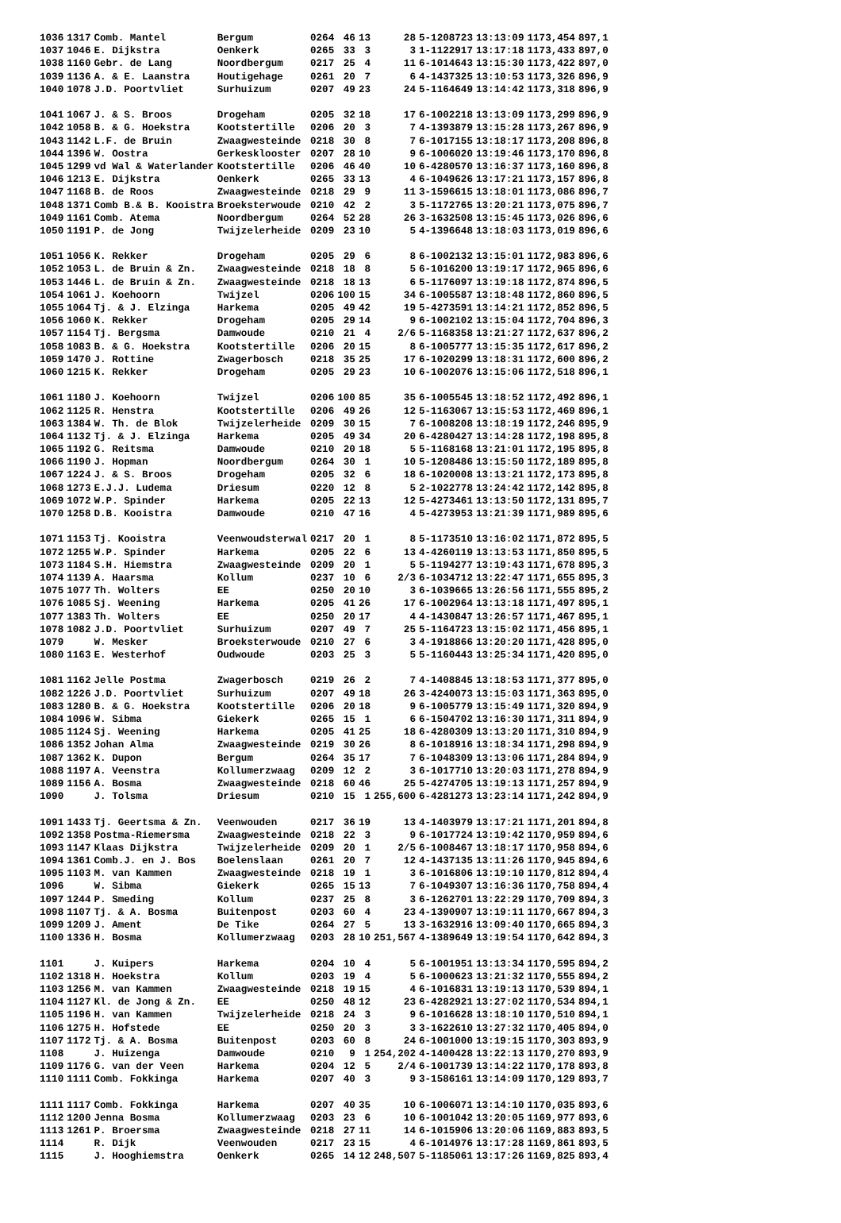| 1036 | 1317 | Comb. Mantel | Bergum | 0264 | 46 | 13 | 28 | 5-1208723 | 13:13:09 | 1173,454 | 897,1 |
| 1037 | 1046 | E. Dijkstra | Oenkerk | 0265 | 33 | 3 | 3 | 1-1122917 | 13:17:18 | 1173,433 | 897,0 |
| 1038 | 1160 | Gebr. de Lang | Noordbergum | 0217 | 25 | 4 | 11 | 6-1014643 | 13:15:30 | 1173,422 | 897,0 |
| 1039 | 1136 | A. & E. Laanstra | Houtigehage | 0261 | 20 | 7 | 6 | 4-1437325 | 13:10:53 | 1173,326 | 896,9 |
| 1040 | 1078 | J.D. Poortvliet | Surhuizum | 0207 | 49 | 23 | 24 | 5-1164649 | 13:14:42 | 1173,318 | 896,9 |
| 1041 | 1067 | J. & S. Broos | Drogeham | 0205 | 32 | 18 | 17 | 6-1002218 | 13:13:09 | 1173,299 | 896,9 |
| 1042 | 1058 | B. & G. Hoekstra | Kootstertille | 0206 | 20 | 3 | 7 | 4-1393879 | 13:15:28 | 1173,267 | 896,9 |
| 1043 | 1142 | L.F. de Bruin | Zwaagwesteinde | 0218 | 30 | 8 | 7 | 6-1017155 | 13:18:17 | 1173,208 | 896,8 |
| 1044 | 1396 | W. Oostra | Gerkesklooster | 0207 | 28 | 10 | 9 | 6-1006020 | 13:19:46 | 1173,170 | 896,8 |
| 1045 | 1299 | vd Wal & Waterlander | Kootstertille | 0206 | 46 | 40 | 10 | 6-4280570 | 13:16:37 | 1173,160 | 896,8 |
| 1046 | 1213 | E. Dijkstra | Oenkerk | 0265 | 33 | 13 | 4 | 6-1049626 | 13:17:21 | 1173,157 | 896,8 |
| 1047 | 1168 | B. de Roos | Zwaagwesteinde | 0218 | 29 | 9 | 11 | 3-1596615 | 13:18:01 | 1173,086 | 896,7 |
| 1048 | 1371 | Comb B.& B. Kooistra | Broeksterwoude | 0210 | 42 | 2 | 3 | 5-1172765 | 13:20:21 | 1173,075 | 896,7 |
| 1049 | 1161 | Comb. Atema | Noordbergum | 0264 | 52 | 28 | 26 | 3-1632508 | 13:15:45 | 1173,026 | 896,6 |
| 1050 | 1191 | P. de Jong | Twijzelerheide | 0209 | 23 | 10 | 5 | 4-1396648 | 13:18:03 | 1173,019 | 896,6 |
| 1051 | 1056 | K. Rekker | Drogeham | 0205 | 29 | 6 | 8 | 6-1002132 | 13:15:01 | 1172,983 | 896,6 |
| 1052 | 1053 | L. de Bruin & Zn. | Zwaagwesteinde | 0218 | 18 | 8 | 5 | 6-1016200 | 13:19:17 | 1172,965 | 896,6 |
| 1053 | 1446 | L. de Bruin & Zn. | Zwaagwesteinde | 0218 | 18 | 13 | 6 | 5-1176097 | 13:19:18 | 1172,874 | 896,5 |
| 1054 | 1061 | J. Koehoorn | Twijzel | 0206 | 100 | 15 | 34 | 6-1005587 | 13:18:48 | 1172,860 | 896,5 |
| 1055 | 1064 | Tj. & J. Elzinga | Harkema | 0205 | 49 | 42 | 19 | 5-4273591 | 13:14:21 | 1172,852 | 896,5 |
| 1056 | 1060 | K. Rekker | Drogeham | 0205 | 29 | 14 | 9 | 6-1002102 | 13:15:04 | 1172,704 | 896,3 |
| 1057 | 1154 | Tj. Bergsma | Damwoude | 0210 | 21 | 4 | 2/6 | 5-1168358 | 13:21:27 | 1172,637 | 896,2 |
| 1058 | 1083 | B. & G. Hoekstra | Kootstertille | 0206 | 20 | 15 | 8 | 6-1005777 | 13:15:35 | 1172,617 | 896,2 |
| 1059 | 1470 | J. Rottine | Zwagerbosch | 0218 | 35 | 25 | 17 | 6-1020299 | 13:18:31 | 1172,600 | 896,2 |
| 1060 | 1215 | K. Rekker | Drogeham | 0205 | 29 | 23 | 10 | 6-1002076 | 13:15:06 | 1172,518 | 896,1 |
| 1061 | 1180 | J. Koehoorn | Twijzel | 0206 | 100 | 85 | 35 | 6-1005545 | 13:18:52 | 1172,492 | 896,1 |
| 1062 | 1125 | R. Henstra | Kootstertille | 0206 | 49 | 26 | 12 | 5-1163067 | 13:15:53 | 1172,469 | 896,1 |
| 1063 | 1384 | W. Th. de Blok | Twijzelerheide | 0209 | 30 | 15 | 7 | 6-1008208 | 13:18:19 | 1172,246 | 895,9 |
| 1064 | 1132 | Tj. & J. Elzinga | Harkema | 0205 | 49 | 34 | 20 | 6-4280427 | 13:14:28 | 1172,198 | 895,8 |
| 1065 | 1192 | G. Reitsma | Damwoude | 0210 | 20 | 18 | 5 | 5-1168168 | 13:21:01 | 1172,195 | 895,8 |
| 1066 | 1190 | J. Hopman | Noordbergum | 0264 | 30 | 1 | 10 | 5-1208486 | 13:15:50 | 1172,189 | 895,8 |
| 1067 | 1224 | J. & S. Broos | Drogeham | 0205 | 32 | 6 | 18 | 6-1020008 | 13:13:21 | 1172,173 | 895,8 |
| 1068 | 1273 | E.J.J. Ludema | Driesum | 0220 | 12 | 8 | 5 | 2-1022778 | 13:24:42 | 1172,142 | 895,8 |
| 1069 | 1072 | W.P. Spinder | Harkema | 0205 | 22 | 13 | 12 | 5-4273461 | 13:13:50 | 1172,131 | 895,7 |
| 1070 | 1258 | D.B. Kooistra | Damwoude | 0210 | 47 | 16 | 4 | 5-4273953 | 13:21:39 | 1171,989 | 895,6 |
| 1071 | 1153 | Tj. Kooistra | Veenwoudsterwal | 0217 | 20 | 1 | 8 | 5-1173510 | 13:16:02 | 1171,872 | 895,5 |
| 1072 | 1255 | W.P. Spinder | Harkema | 0205 | 22 | 6 | 13 | 4-4260119 | 13:13:53 | 1171,850 | 895,5 |
| 1073 | 1184 | S.H. Hiemstra | Zwaagwesteinde | 0209 | 20 | 1 | 5 | 5-1194277 | 13:19:43 | 1171,678 | 895,3 |
| 1074 | 1139 | A. Haarsma | Kollum | 0237 | 10 | 6 | 2/3 | 6-1034712 | 13:22:47 | 1171,655 | 895,3 |
| 1075 | 1077 | Th. Wolters | EE | 0250 | 20 | 10 | 3 | 6-1039665 | 13:26:56 | 1171,555 | 895,2 |
| 1076 | 1085 | Sj. Weening | Harkema | 0205 | 41 | 26 | 17 | 6-1002964 | 13:13:18 | 1171,497 | 895,1 |
| 1077 | 1383 | Th. Wolters | EE | 0250 | 20 | 17 | 4 | 4-1430847 | 13:26:57 | 1171,467 | 895,1 |
| 1078 | 1082 | J.D. Poortvliet | Surhuizum | 0207 | 49 | 7 | 25 | 5-1164723 | 13:15:02 | 1171,456 | 895,1 |
| 1079 | | W. Mesker | Broeksterwoude | 0210 | 27 | 6 | 3 | 4-1918866 | 13:20:20 | 1171,428 | 895,0 |
| 1080 | 1163 | E. Westerhof | Oudwoude | 0203 | 25 | 3 | 5 | 5-1160443 | 13:25:34 | 1171,420 | 895,0 |
| 1081 | 1162 | Jelle Postma | Zwagerbosch | 0219 | 26 | 2 | 7 | 4-1408845 | 13:18:53 | 1171,377 | 895,0 |
| 1082 | 1226 | J.D. Poortvliet | Surhuizum | 0207 | 49 | 18 | 26 | 3-4240073 | 13:15:03 | 1171,363 | 895,0 |
| 1083 | 1280 | B. & G. Hoekstra | Kootstertille | 0206 | 20 | 18 | 9 | 6-1005779 | 13:15:49 | 1171,320 | 894,9 |
| 1084 | 1096 | W. Sibma | Giekerk | 0265 | 15 | 1 | 6 | 6-1504702 | 13:16:30 | 1171,311 | 894,9 |
| 1085 | 1124 | Sj. Weening | Harkema | 0205 | 41 | 25 | 18 | 6-4280309 | 13:13:20 | 1171,310 | 894,9 |
| 1086 | 1352 | Johan Alma | Zwaagwesteinde | 0219 | 30 | 26 | 8 | 6-1018916 | 13:18:34 | 1171,298 | 894,9 |
| 1087 | 1362 | K. Dupon | Bergum | 0264 | 35 | 17 | 7 | 6-1048309 | 13:13:06 | 1171,284 | 894,9 |
| 1088 | 1197 | A. Veenstra | Kollumerzwaag | 0209 | 12 | 2 | 3 | 6-1017710 | 13:20:03 | 1171,278 | 894,9 |
| 1089 | 1156 | A. Bosma | Zwaagwesteinde | 0218 | 60 | 46 | 25 | 5-4274705 | 13:19:13 | 1171,257 | 894,9 |
| 1090 | | J. Tolsma | Driesum | 0210 | 15 | 1 | 255,600 | 6-4281273 | 13:23:14 | 1171,242 | 894,9 |
| 1091 | 1433 | Tj. Geertsma & Zn. | Veenwouden | 0217 | 36 | 19 | 13 | 4-1403979 | 13:17:21 | 1171,201 | 894,8 |
| 1092 | 1358 | Postma-Riemersma | Zwaagwesteinde | 0218 | 22 | 3 | 9 | 6-1017724 | 13:19:42 | 1170,959 | 894,6 |
| 1093 | 1147 | Klaas Dijkstra | Twijzelerheide | 0209 | 20 | 1 | 2/5 | 6-1008467 | 13:18:17 | 1170,958 | 894,6 |
| 1094 | 1361 | Comb.J. en J. Bos | Boelenslaan | 0261 | 20 | 7 | 12 | 4-1437135 | 13:11:26 | 1170,945 | 894,6 |
| 1095 | 1103 | M. van Kammen | Zwaagwesteinde | 0218 | 19 | 1 | 3 | 6-1016806 | 13:19:10 | 1170,812 | 894,4 |
| 1096 | | W. Sibma | Giekerk | 0265 | 15 | 13 | 7 | 6-1049307 | 13:16:36 | 1170,758 | 894,4 |
| 1097 | 1244 | P. Smeding | Kollum | 0237 | 25 | 8 | 3 | 6-1262701 | 13:22:29 | 1170,709 | 894,3 |
| 1098 | 1107 | Tj. & A. Bosma | Buitenpost | 0203 | 60 | 4 | 23 | 4-1390907 | 13:19:11 | 1170,667 | 894,3 |
| 1099 | 1209 | J. Ament | De Tike | 0264 | 27 | 5 | 13 | 3-1632916 | 13:09:40 | 1170,665 | 894,3 |
| 1100 | 1336 | H. Bosma | Kollumerzwaag | 0203 | 28 | 10 | 251,567 | 4-1389649 | 13:19:54 | 1170,642 | 894,3 |
| 1101 | | J. Kuipers | Harkema | 0204 | 10 | 4 | 5 | 6-1001951 | 13:13:34 | 1170,595 | 894,2 |
| 1102 | 1318 | H. Hoekstra | Kollum | 0203 | 19 | 4 | 5 | 6-1000623 | 13:21:32 | 1170,555 | 894,2 |
| 1103 | 1256 | M. van Kammen | Zwaagwesteinde | 0218 | 19 | 15 | 4 | 6-1016831 | 13:19:13 | 1170,539 | 894,1 |
| 1104 | 1127 | Kl. de Jong & Zn. | EE | 0250 | 48 | 12 | 23 | 6-4282921 | 13:27:02 | 1170,534 | 894,1 |
| 1105 | 1196 | H. van Kammen | Twijzelerheide | 0218 | 24 | 3 | 9 | 6-1016628 | 13:18:10 | 1170,510 | 894,1 |
| 1106 | 1275 | H. Hofstede | EE | 0250 | 20 | 3 | 3 | 3-1622610 | 13:27:32 | 1170,405 | 894,0 |
| 1107 | 1172 | Tj. & A. Bosma | Buitenpost | 0203 | 60 | 8 | 24 | 6-1001000 | 13:19:15 | 1170,303 | 893,9 |
| 1108 | | J. Huizenga | Damwoude | 0210 | 9 | 1 | 254,202 | 4-1400428 | 13:22:13 | 1170,270 | 893,9 |
| 1109 | 1176 | G. van der Veen | Harkema | 0204 | 12 | 5 | 2/4 | 6-1001739 | 13:14:22 | 1170,178 | 893,8 |
| 1110 | 1111 | Comb. Fokkinga | Harkema | 0207 | 40 | 3 | 9 | 3-1586161 | 13:14:09 | 1170,129 | 893,7 |
| 1111 | 1117 | Comb. Fokkinga | Harkema | 0207 | 40 | 35 | 10 | 6-1006071 | 13:14:10 | 1170,035 | 893,6 |
| 1112 | 1200 | Jenna Bosma | Kollumerzwaag | 0203 | 23 | 6 | 10 | 6-1001042 | 13:20:05 | 1169,977 | 893,6 |
| 1113 | 1261 | P. Broersma | Zwaagwesteinde | 0218 | 27 | 11 | 14 | 6-1015906 | 13:20:06 | 1169,883 | 893,5 |
| 1114 | | R. Dijk | Veenwouden | 0217 | 23 | 15 | 4 | 6-1014976 | 13:17:28 | 1169,861 | 893,5 |
| 1115 | | J. Hooghiemstra | Oenkerk | 0265 | 14 | 12 | 248,507 | 5-1185061 | 13:17:26 | 1169,825 | 893,4 |